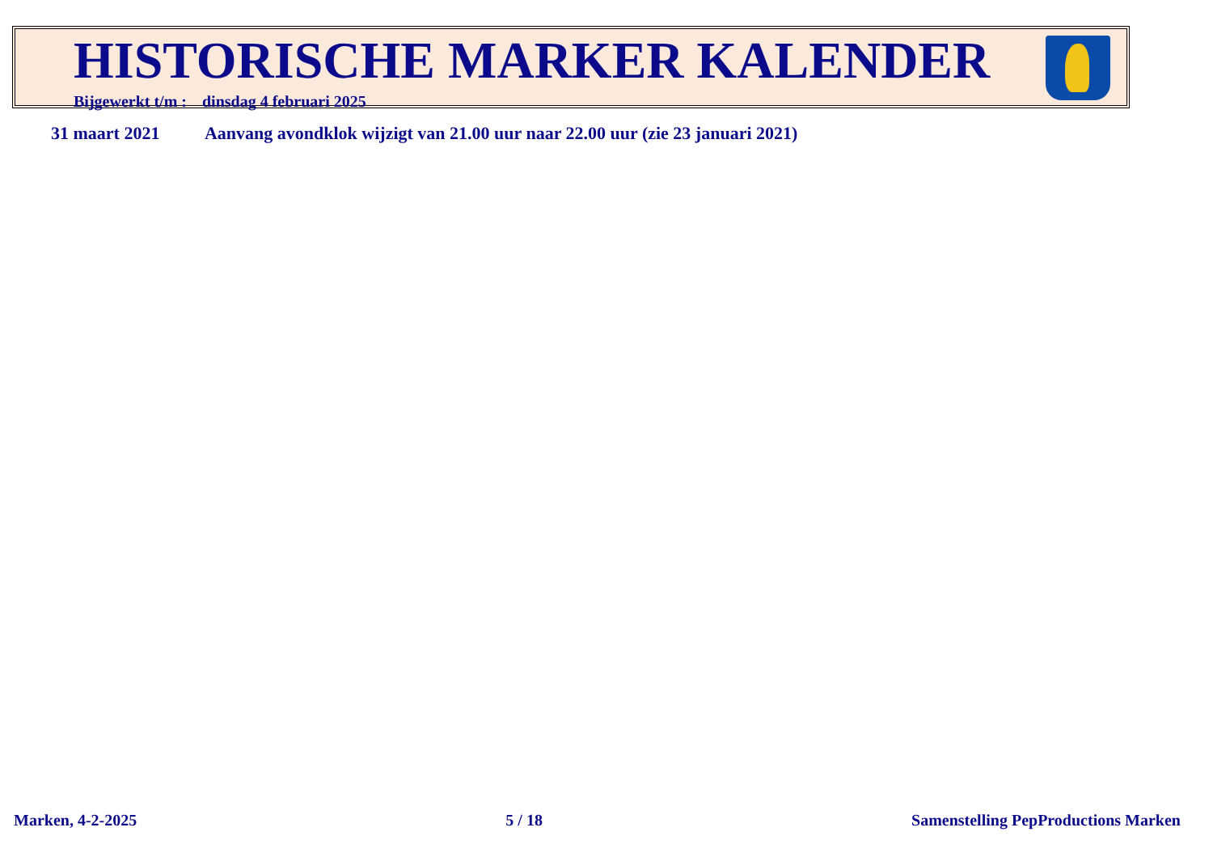HISTORISCHE MARKER KALENDER
Bijgewerkt t/m : dinsdag 4 februari 2025
31 maart 2021 Aanvang avondklok wijzigt van 21.00 uur naar 22.00 uur (zie 23 januari 2021)
Marken, 4-2-2025 5 / 18 Samenstelling PepProductions Marken